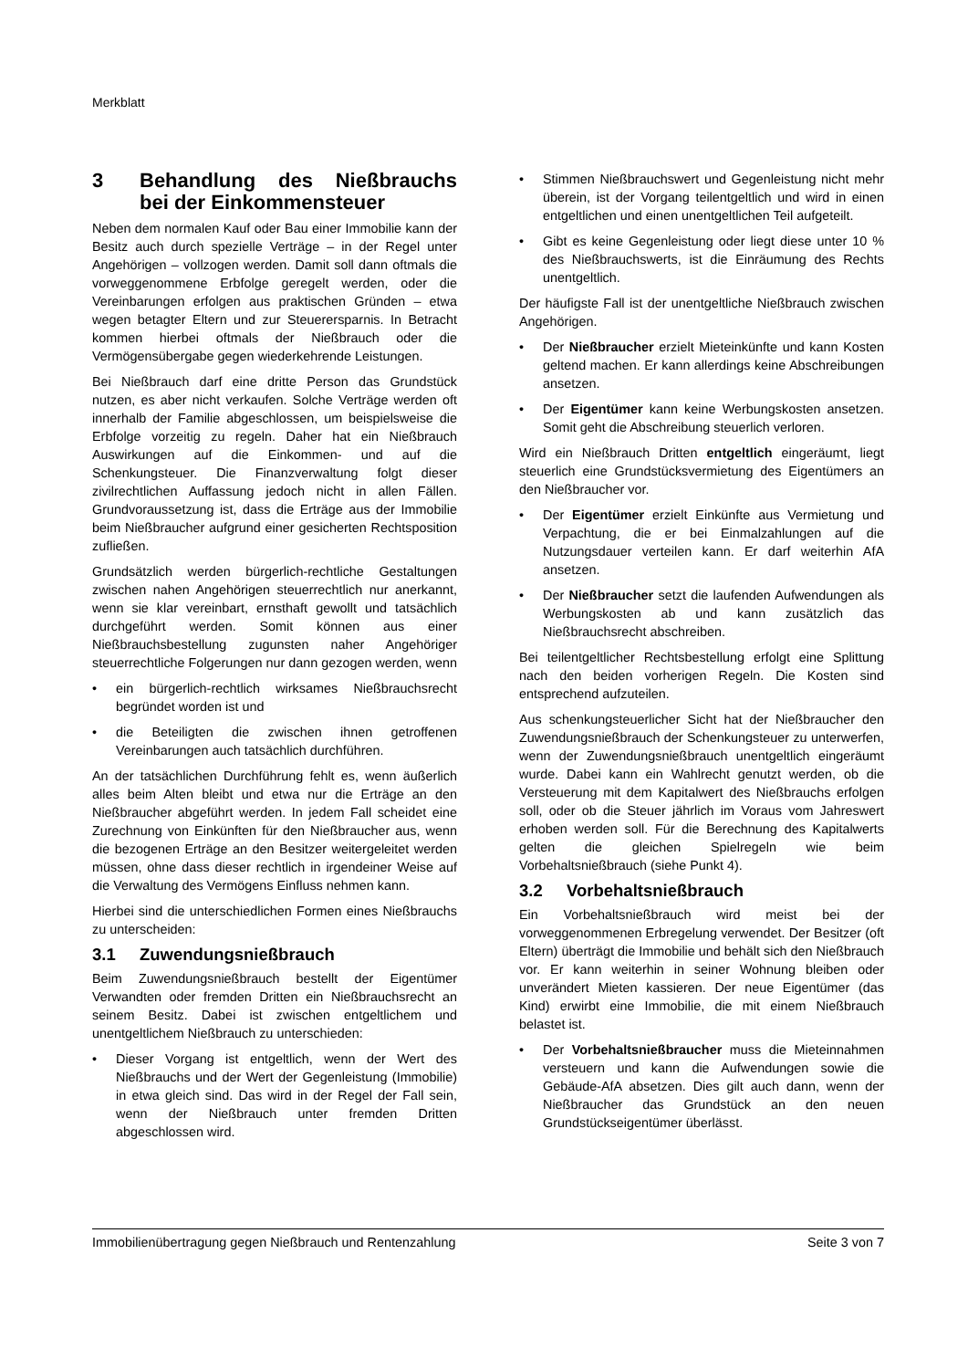Merkblatt
3 Behandlung des Nießbrauchs bei der Einkommensteuer
Neben dem normalen Kauf oder Bau einer Immobilie kann der Besitz auch durch spezielle Verträge – in der Regel unter Angehörigen – vollzogen werden. Damit soll dann oftmals die vorweggenommene Erbfolge geregelt werden, oder die Vereinbarungen erfolgen aus praktischen Gründen – etwa wegen betagter Eltern und zur Steuerersparnis. In Betracht kommen hierbei oftmals der Nießbrauch oder die Vermögensübergabe gegen wiederkehrende Leistungen.
Bei Nießbrauch darf eine dritte Person das Grundstück nutzen, es aber nicht verkaufen. Solche Verträge werden oft innerhalb der Familie abgeschlossen, um beispielsweise die Erbfolge vorzeitig zu regeln. Daher hat ein Nießbrauch Auswirkungen auf die Einkommen- und auf die Schenkungsteuer. Die Finanzverwaltung folgt dieser zivilrechtlichen Auffassung jedoch nicht in allen Fällen. Grundvoraussetzung ist, dass die Erträge aus der Immobilie beim Nießbraucher aufgrund einer gesicherten Rechtsposition zufließen.
Grundsätzlich werden bürgerlich-rechtliche Gestaltungen zwischen nahen Angehörigen steuerrechtlich nur anerkannt, wenn sie klar vereinbart, ernsthaft gewollt und tatsächlich durchgeführt werden. Somit können aus einer Nießbrauchsbestellung zugunsten naher Angehöriger steuerrechtliche Folgerungen nur dann gezogen werden, wenn
ein bürgerlich-rechtlich wirksames Nießbrauchsrecht begründet worden ist und
die Beteiligten die zwischen ihnen getroffenen Vereinbarungen auch tatsächlich durchführen.
An der tatsächlichen Durchführung fehlt es, wenn äußerlich alles beim Alten bleibt und etwa nur die Erträge an den Nießbraucher abgeführt werden. In jedem Fall scheidet eine Zurechnung von Einkünften für den Nießbraucher aus, wenn die bezogenen Erträge an den Besitzer weitergeleitet werden müssen, ohne dass dieser rechtlich in irgendeiner Weise auf die Verwaltung des Vermögens Einfluss nehmen kann.
Hierbei sind die unterschiedlichen Formen eines Nießbrauchs zu unterscheiden:
3.1 Zuwendungsnießbrauch
Beim Zuwendungsnießbrauch bestellt der Eigentümer Verwandten oder fremden Dritten ein Nießbrauchsrecht an seinem Besitz. Dabei ist zwischen entgeltlichem und unentgeltlichem Nießbrauch zu unterschieden:
Dieser Vorgang ist entgeltlich, wenn der Wert des Nießbrauchs und der Wert der Gegenleistung (Immobilie) in etwa gleich sind. Das wird in der Regel der Fall sein, wenn der Nießbrauch unter fremden Dritten abgeschlossen wird.
Stimmen Nießbrauchswert und Gegenleistung nicht mehr überein, ist der Vorgang teilentgeltlich und wird in einen entgeltlichen und einen unentgeltlichen Teil aufgeteilt.
Gibt es keine Gegenleistung oder liegt diese unter 10 % des Nießbrauchswerts, ist die Einräumung des Rechts unentgeltlich.
Der häufigste Fall ist der unentgeltliche Nießbrauch zwischen Angehörigen.
Der Nießbraucher erzielt Mieteinkünfte und kann Kosten geltend machen. Er kann allerdings keine Abschreibungen ansetzen.
Der Eigentümer kann keine Werbungskosten ansetzen. Somit geht die Abschreibung steuerlich verloren.
Wird ein Nießbrauch Dritten entgeltlich eingeräumt, liegt steuerlich eine Grundstücksvermietung des Eigentümers an den Nießbraucher vor.
Der Eigentümer erzielt Einkünfte aus Vermietung und Verpachtung, die er bei Einmalzahlungen auf die Nutzungsdauer verteilen kann. Er darf weiterhin AfA ansetzen.
Der Nießbraucher setzt die laufenden Aufwendungen als Werbungskosten ab und kann zusätzlich das Nießbrauchsrecht abschreiben.
Bei teilentgeltlicher Rechtsbestellung erfolgt eine Splittung nach den beiden vorherigen Regeln. Die Kosten sind entsprechend aufzuteilen.
Aus schenkungsteuerlicher Sicht hat der Nießbraucher den Zuwendungsnießbrauch der Schenkungsteuer zu unterwerfen, wenn der Zuwendungsnießbrauch unentgeltlich eingeräumt wurde. Dabei kann ein Wahlrecht genutzt werden, ob die Versteuerung mit dem Kapitalwert des Nießbrauchs erfolgen soll, oder ob die Steuer jährlich im Voraus vom Jahreswert erhoben werden soll. Für die Berechnung des Kapitalwerts gelten die gleichen Spielregeln wie beim Vorbehaltsnießbrauch (siehe Punkt 4).
3.2 Vorbehaltsnießbrauch
Ein Vorbehaltsnießbrauch wird meist bei der vorweggenommenen Erbregelung verwendet. Der Besitzer (oft Eltern) überträgt die Immobilie und behält sich den Nießbrauch vor. Er kann weiterhin in seiner Wohnung bleiben oder unverändert Mieten kassieren. Der neue Eigentümer (das Kind) erwirbt eine Immobilie, die mit einem Nießbrauch belastet ist.
Der Vorbehaltsnießbraucher muss die Mieteinnahmen versteuern und kann die Aufwendungen sowie die Gebäude-AfA absetzen. Dies gilt auch dann, wenn der Nießbraucher das Grundstück an den neuen Grundstückseigentümer überlässt.
Immobilienübertragung gegen Nießbrauch und Rentenzahlung Seite 3 von 7